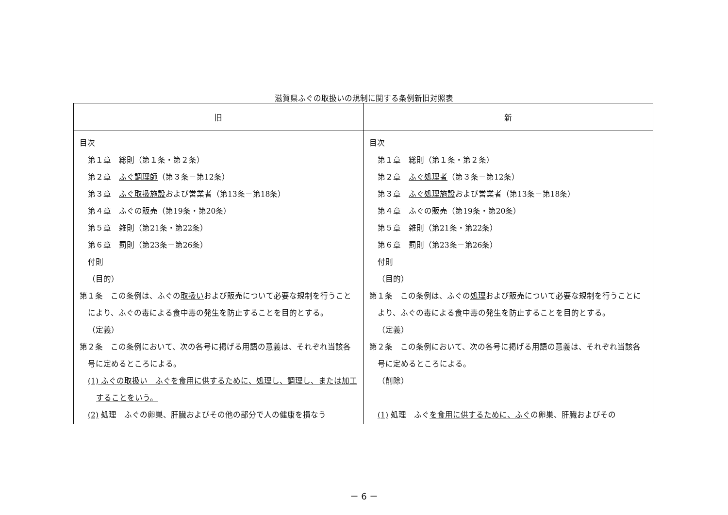滋賀県ふぐの取扱いの規制に関する条例新旧対照表
| 旧 | 新 |
| --- | --- |
| 目次 第１章 総則（第１条・第２条） 第２章 ふぐ調理師 （第３条－第12条） 第３章 ふぐ取扱施設 および営業者（第13条－第18条） 第４章 ふぐの販売（第19条・第20条） 第５章 雑則（第21条・第22条） 第６章 罰則（第23条－第26条） 付則 （目的） 第１条 この条例は、ふぐの 取扱い および販売について必要な規制を行うことにより、ふぐの毒による食中毒の発生を防止することを目的とする。 （定義） 第２条 この条例において、次の各号に掲げる用語の意義は、それぞれ当該各号に定めるところによる。 (1) ふぐの取扱い ふぐを食用に供するために、処理し、調理し、または加工することをいう。 (2) 処理 ふぐの卵巣、肝臓およびその他の部分で人の健康を損なう | 目次 第１章 総則（第１条・第２条） 第２章 ふぐ処理者 （第３条－第12条） 第３章 ふぐ処理施設 および営業者（第13条－第18条） 第４章 ふぐの販売（第19条・第20条） 第５章 雑則（第21条・第22条） 第６章 罰則（第23条－第26条） 付則 （目的） 第１条 この条例は、ふぐの 処理 および販売について必要な規制を行うことにより、ふぐの毒による食中毒の発生を防止することを目的とする。 （定義） 第２条 この条例において、次の各号に掲げる用語の意義は、それぞれ当該各号に定めるところによる。 （削除） (1) 処理 ふぐ を食用に供するために、ふぐ の卵巣、肝臓およびその |
－ 6 －